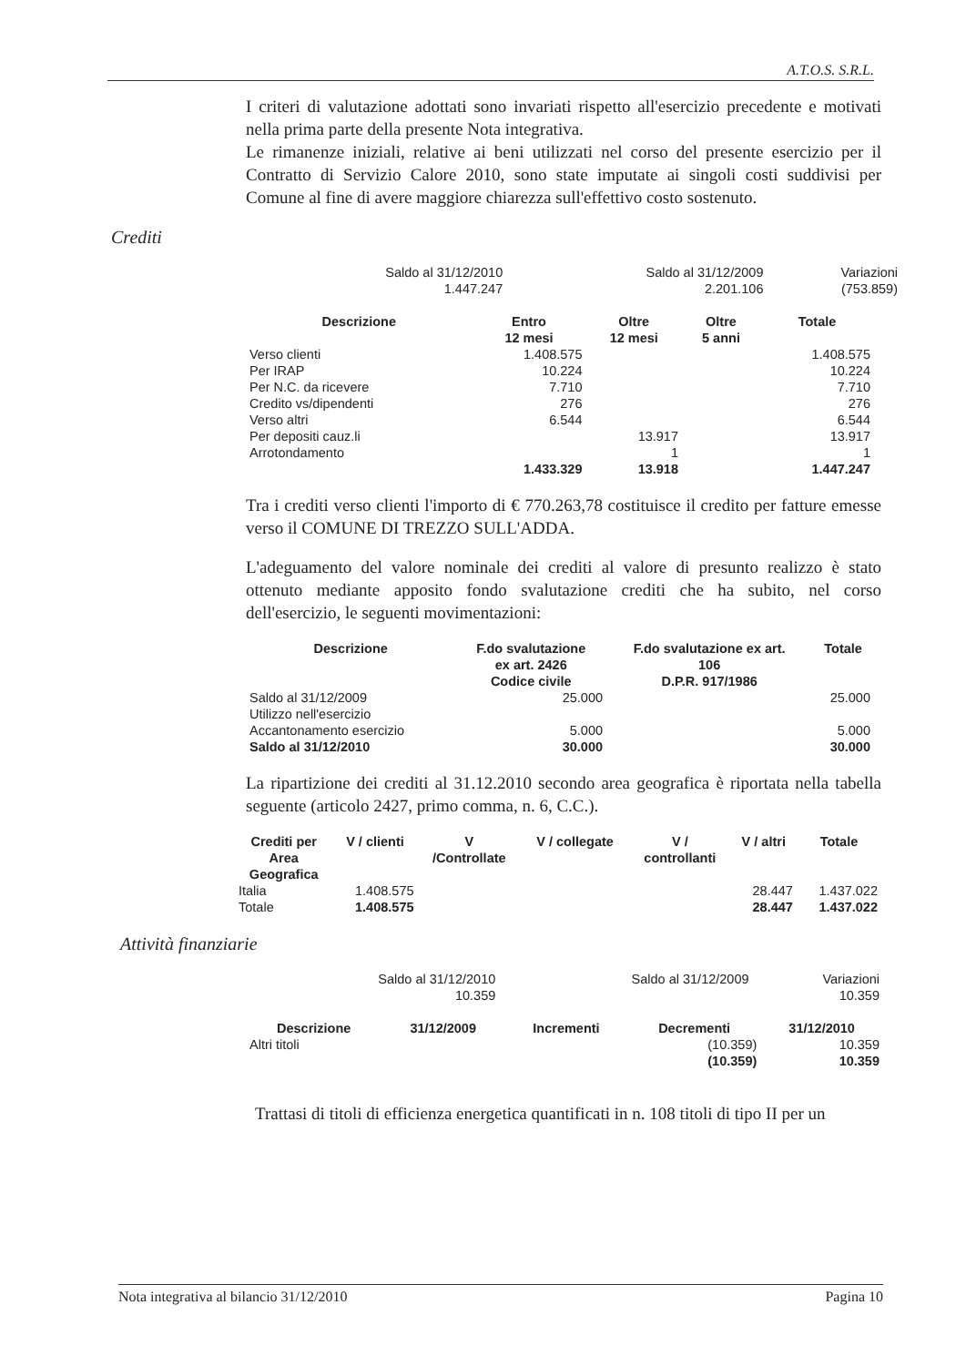A.T.O.S. S.R.L.
I criteri di valutazione adottati sono invariati rispetto all'esercizio precedente e motivati nella prima parte della presente Nota integrativa.
Le rimanenze iniziali, relative ai beni utilizzati nel corso del presente esercizio per il Contratto di Servizio Calore 2010, sono state imputate ai singoli costi suddivisi per Comune al fine di avere maggiore chiarezza sull'effettivo costo sostenuto.
Crediti
| Saldo al 31/12/2010 1.447.247 | Saldo al 31/12/2009 2.201.106 | Variazioni (753.859) |
| Descrizione | Entro 12 mesi | Oltre 12 mesi | Oltre 5 anni | Totale |
| --- | --- | --- | --- | --- |
| Verso clienti | 1.408.575 | | | 1.408.575 |
| Per IRAP | 10.224 | | | 10.224 |
| Per N.C. da ricevere | 7.710 | | | 7.710 |
| Credito vs/dipendenti | 276 | | | 276 |
| Verso altri | 6.544 | | | 6.544 |
| Per depositi cauz.li | | 13.917 | | 13.917 |
| Arrotondamento | | 1 | | 1 |
| | 1.433.329 | 13.918 | | 1.447.247 |
Tra i crediti verso clienti l'importo di € 770.263,78 costituisce il credito per fatture emesse verso il COMUNE DI TREZZO SULL'ADDA.
L'adeguamento del valore nominale dei crediti al valore di presunto realizzo è stato ottenuto mediante apposito fondo svalutazione crediti che ha subito, nel corso dell'esercizio, le seguenti movimentazioni:
| Descrizione | F.do svalutazione ex art. 2426 Codice civile | F.do svalutazione ex art. 106 D.P.R. 917/1986 | Totale |
| --- | --- | --- | --- |
| Saldo al 31/12/2009 | 25.000 | | 25.000 |
| Utilizzo nell'esercizio | | | |
| Accantonamento esercizio | 5.000 | | 5.000 |
| Saldo al 31/12/2010 | 30.000 | | 30.000 |
La ripartizione dei crediti al 31.12.2010 secondo area geografica è riportata nella tabella seguente (articolo 2427, primo comma, n. 6, C.C.).
| Crediti per Area Geografica | V / clienti | V /Controllate | V / collegate | V / controllanti | V / altri | Totale |
| --- | --- | --- | --- | --- | --- | --- |
| Italia | 1.408.575 | | | | 28.447 | 1.437.022 |
| Totale | 1.408.575 | | | | 28.447 | 1.437.022 |
Attività finanziarie
| Saldo al 31/12/2010 10.359 | Saldo al 31/12/2009 | Variazioni 10.359 |
| Descrizione | 31/12/2009 | Incrementi | Decrementi | 31/12/2010 |
| --- | --- | --- | --- | --- |
| Altri titoli | | | (10.359) | 10.359 |
| | | | (10.359) | 10.359 |
Trattasi di titoli di efficienza energetica quantificati in n. 108 titoli di tipo II per un
Nota integrativa al bilancio 31/12/2010 Pagina 10